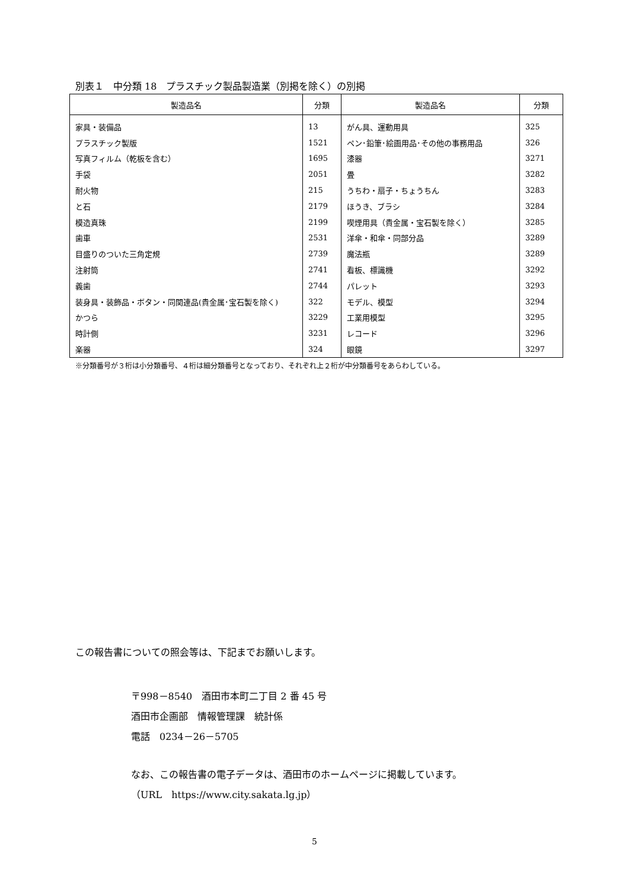別表１　中分類 18　プラスチック製品製造業（別掲を除く）の別掲
| 製造品名 | 分類 | 製造品名 | 分類 |
| --- | --- | --- | --- |
| 家具・装備品 | 13 | がん具、運動用具 | 325 |
| プラスチック製版 | 1521 | ペン･鉛筆･絵画用品･その他の事務用品 | 326 |
| 写真フィルム（乾板を含む） | 1695 | 漆器 | 3271 |
| 手袋 | 2051 | 畳 | 3282 |
| 耐火物 | 215 | うちわ・扇子・ちょうちん | 3283 |
| と石 | 2179 | ほうき、ブラシ | 3284 |
| 模造真珠 | 2199 | 喫煙用具（貴金属・宝石製を除く） | 3285 |
| 歯車 | 2531 | 洋傘・和傘・同部分品 | 3289 |
| 目盛りのついた三角定規 | 2739 | 魔法瓶 | 3289 |
| 注射筒 | 2741 | 看板、標識機 | 3292 |
| 義歯 | 2744 | パレット | 3293 |
| 装身具・装飾品・ボタン・同関連品(貴金属･宝石製を除く) | 322 | モデル、模型 | 3294 |
| かつら | 3229 | 工業用模型 | 3295 |
| 時計側 | 3231 | レコード | 3296 |
| 楽器 | 324 | 眼鏡 | 3297 |
※分類番号が３桁は小分類番号、４桁は細分類番号となっており、それぞれ上２桁が中分類番号をあらわしている。
この報告書についての照会等は、下記までお願いします。
〒998－8540　酒田市本町二丁目 2 番 45 号
酒田市企画部　情報管理課　統計係
電話　0234－26－5705
なお、この報告書の電子データは、酒田市のホームページに掲載しています。
（URL　https://www.city.sakata.lg.jp）
5